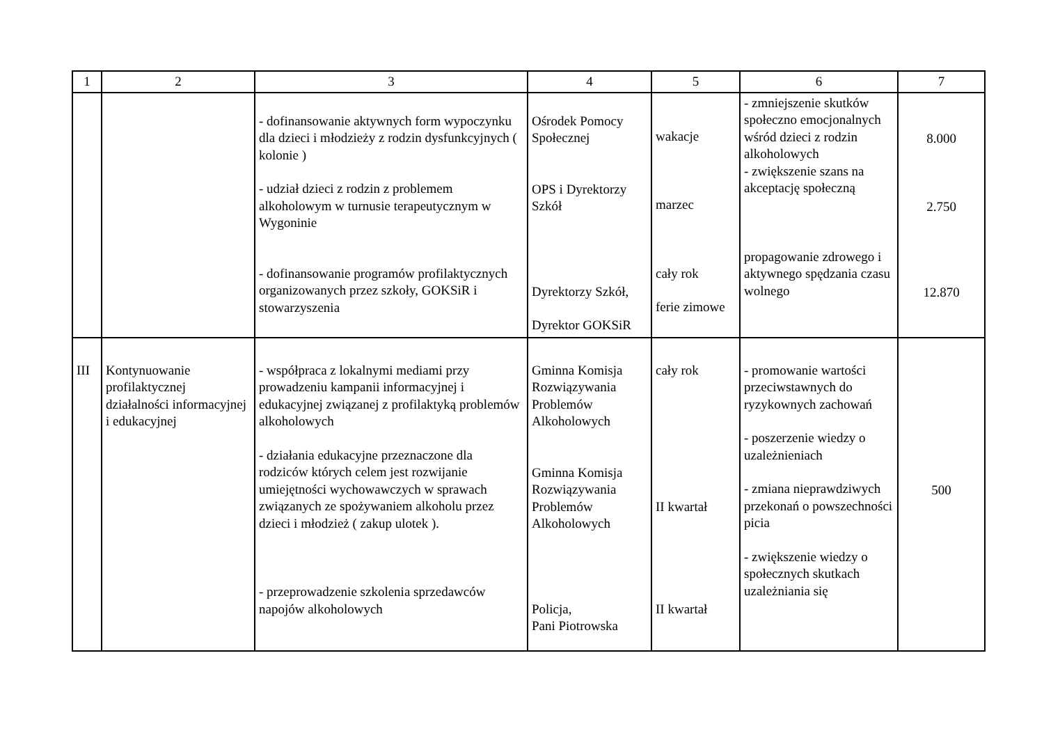| 1 | 2 | 3 | 4 | 5 | 6 | 7 |
| --- | --- | --- | --- | --- | --- | --- |
| | | - dofinansowanie aktywnych form wypoczynku dla dzieci i młodzieży z rodzin dysfunkcyjnych ( kolonie ) - udział dzieci z rodzin z problemem alkoholowym w turnusie terapeutycznym w Wygoninie - dofinansowanie programów profilaktycznych organizowanych przez szkoły, GOKSiR i stowarzyszenia | Ośrodek Pomocy Społecznej OPS i Dyrektorzy Szkół Dyrektorzy Szkół, Dyrektor GOKSiR | wakacje marzec cały rok ferie zimowe | - zmniejszenie skutków społeczno emocjonalnych wśród dzieci z rodzin alkoholowych - zwiększenie szans na akceptację społeczną propagowanie zdrowego i aktywnego spędzania czasu wolnego | 8.000 2.750 12.870 |
| III | Kontynuowanie profilaktycznej działalności informacyjnej i edukacyjnej | - współpraca z lokalnymi mediami przy prowadzeniu kampanii informacyjnej i edukacyjnej związanej z profilaktyką problemów alkoholowych - działania edukacyjne przeznaczone dla rodziców których celem jest rozwijanie umiejętności wychowawczych w sprawach związanych ze spożywaniem alkoholu przez dzieci i młodzież ( zakup ulotek ). - przeprowadzenie szkolenia sprzedawców napojów alkoholowych | Gminna Komisja Rozwiązywania Problemów Alkoholowych Gminna Komisja Rozwiązywania Problemów Alkoholowych Policja, Pani Piotrowska | cały rok II kwartał II kwartał | - promowanie wartości przeciwstawnych do ryzykownych zachowań - poszerzenie wiedzy o uzależnieniach - zmiana nieprawdziwych przekonań o powszechności picia - zwiększenie wiedzy o społecznych skutkach uzależniania się | 500 |